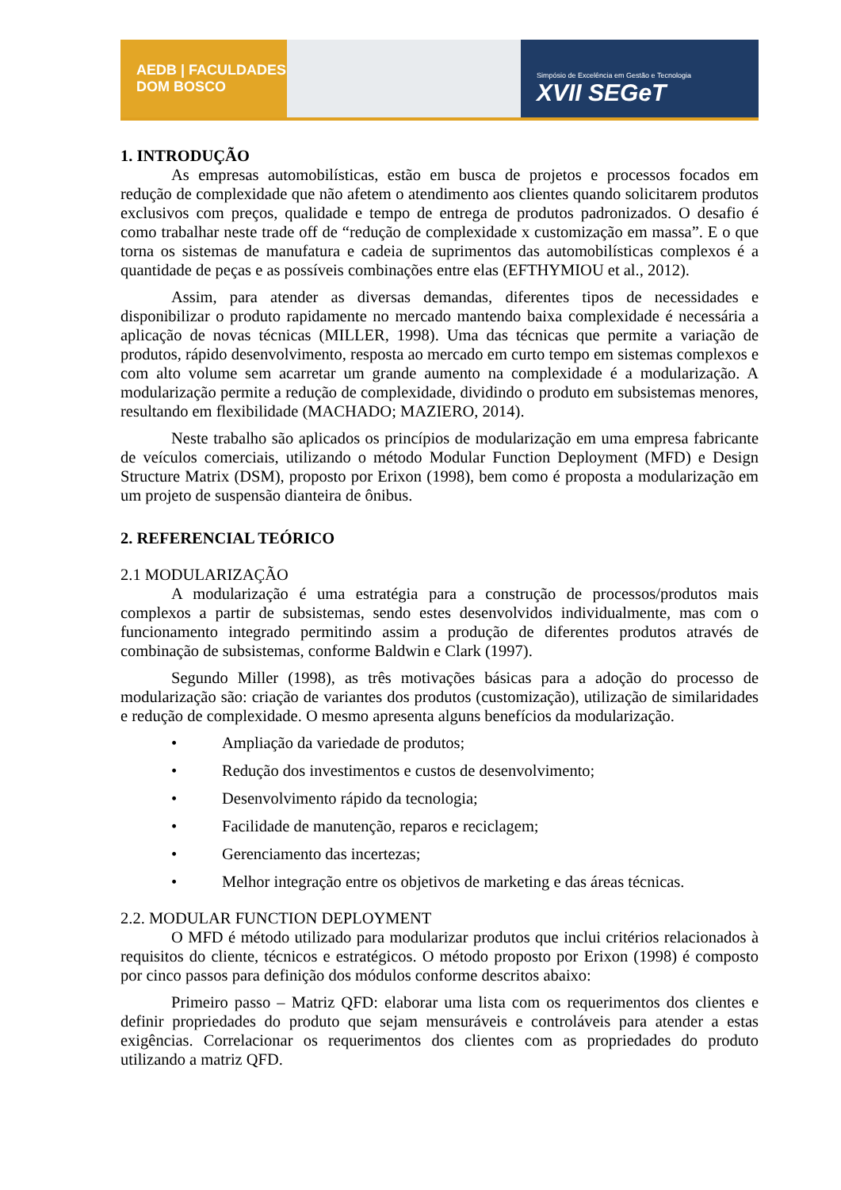AEDB | FACULDADES DOM BOSCO
Simpósio de Excelência em Gestão e Tecnologia
XVII SEGeT
1. INTRODUÇÃO
As empresas automobilísticas, estão em busca de projetos e processos focados em redução de complexidade que não afetem o atendimento aos clientes quando solicitarem produtos exclusivos com preços, qualidade e tempo de entrega de produtos padronizados. O desafio é como trabalhar neste trade off de “redução de complexidade x customização em massa”. E o que torna os sistemas de manufatura e cadeia de suprimentos das automobilísticas complexos é a quantidade de peças e as possíveis combinações entre elas (EFTHYMIOU et al., 2012).
Assim, para atender as diversas demandas, diferentes tipos de necessidades e disponibilizar o produto rapidamente no mercado mantendo baixa complexidade é necessária a aplicação de novas técnicas (MILLER, 1998). Uma das técnicas que permite a variação de produtos, rápido desenvolvimento, resposta ao mercado em curto tempo em sistemas complexos e com alto volume sem acarretar um grande aumento na complexidade é a modularização. A modularização permite a redução de complexidade, dividindo o produto em subsistemas menores, resultando em flexibilidade (MACHADO; MAZIERO, 2014).
Neste trabalho são aplicados os princípios de modularização em uma empresa fabricante de veículos comerciais, utilizando o método Modular Function Deployment (MFD) e Design Structure Matrix (DSM), proposto por Erixon (1998), bem como é proposta a modularização em um projeto de suspensão dianteira de ônibus.
2. REFERENCIAL TEÓRICO
2.1 MODULARIZAÇÃO
A modularização é uma estratégia para a construção de processos/produtos mais complexos a partir de subsistemas, sendo estes desenvolvidos individualmente, mas com o funcionamento integrado permitindo assim a produção de diferentes produtos através de combinação de subsistemas, conforme Baldwin e Clark (1997).
Segundo Miller (1998), as três motivações básicas para a adoção do processo de modularização são: criação de variantes dos produtos (customização), utilização de similaridades e redução de complexidade. O mesmo apresenta alguns benefícios da modularização.
• Ampliação da variedade de produtos;
• Redução dos investimentos e custos de desenvolvimento;
• Desenvolvimento rápido da tecnologia;
• Facilidade de manutenção, reparos e reciclagem;
• Gerenciamento das incertezas;
• Melhor integração entre os objetivos de marketing e das áreas técnicas.
2.2. MODULAR FUNCTION DEPLOYMENT
O MFD é método utilizado para modularizar produtos que inclui critérios relacionados à requisitos do cliente, técnicos e estratégicos. O método proposto por Erixon (1998) é composto por cinco passos para definição dos módulos conforme descritos abaixo:
Primeiro passo – Matriz QFD: elaborar uma lista com os requerimentos dos clientes e definir propriedades do produto que sejam mensuráveis e controláveis para atender a estas exigências. Correlacionar os requerimentos dos clientes com as propriedades do produto utilizando a matriz QFD.